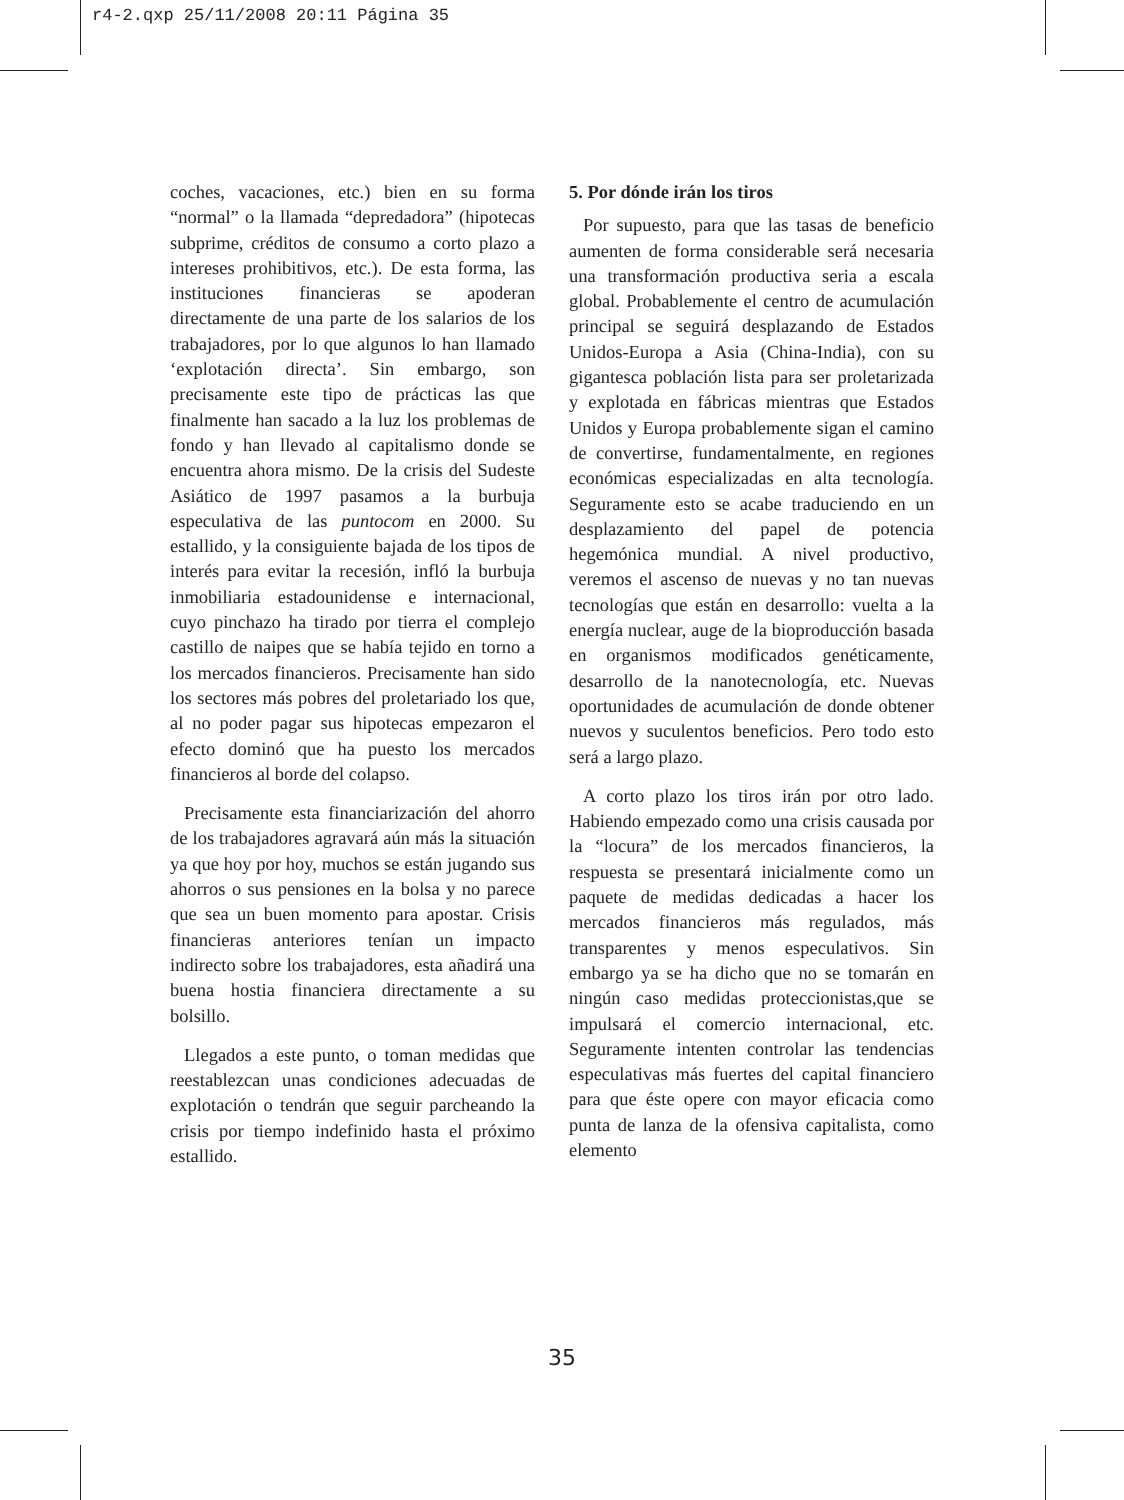r4-2.qxp 25/11/2008 20:11 Página 35
coches, vacaciones, etc.) bien en su forma “normal” o la llamada “depredadora” (hipotecas subprime, créditos de consumo a corto plazo a intereses prohibitivos, etc.). De esta forma, las instituciones financieras se apoderan directamente de una parte de los salarios de los trabajadores, por lo que algunos lo han llamado ‘explotación directa’. Sin embargo, son precisamente este tipo de prácticas las que finalmente han sacado a la luz los problemas de fondo y han llevado al capitalismo donde se encuentra ahora mismo. De la crisis del Sudeste Asiático de 1997 pasamos a la burbuja especulativa de las puntocom en 2000. Su estallido, y la consiguiente bajada de los tipos de interés para evitar la recesión, infló la burbuja inmobiliaria estadounidense e internacional, cuyo pinchazo ha tirado por tierra el complejo castillo de naipes que se había tejido en torno a los mercados financieros. Precisamente han sido los sectores más pobres del proletariado los que, al no poder pagar sus hipotecas empezaron el efecto dominó que ha puesto los mercados financieros al borde del colapso.
Precisamente esta financiarización del ahorro de los trabajadores agravará aún más la situación ya que hoy por hoy, muchos se están jugando sus ahorros o sus pensiones en la bolsa y no parece que sea un buen momento para apostar. Crisis financieras anteriores tenían un impacto indirecto sobre los trabajadores, esta añadirá una buena hostia financiera directamente a su bolsillo.
Llegados a este punto, o toman medidas que reestablezcan unas condiciones adecuadas de explotación o tendrán que seguir parcheando la crisis por tiempo indefinido hasta el próximo estallido.
5. Por dónde irán los tiros
Por supuesto, para que las tasas de beneficio aumenten de forma considerable será necesaria una transformación productiva seria a escala global. Probablemente el centro de acumulación principal se seguirá desplazando de Estados Unidos-Europa a Asia (China-India), con su gigantesca población lista para ser proletarizada y explotada en fábricas mientras que Estados Unidos y Europa probablemente sigan el camino de convertirse, fundamentalmente, en regiones económicas especializadas en alta tecnología. Seguramente esto se acabe traduciendo en un desplazamiento del papel de potencia hegemónica mundial. A nivel productivo, veremos el ascenso de nuevas y no tan nuevas tecnologías que están en desarrollo: vuelta a la energía nuclear, auge de la bioproducción basada en organismos modificados genéticamente, desarrollo de la nanotecnología, etc. Nuevas oportunidades de acumulación de donde obtener nuevos y suculentos beneficios. Pero todo esto será a largo plazo.
A corto plazo los tiros irán por otro lado. Habiendo empezado como una crisis causada por la “locura” de los mercados financieros, la respuesta se presentará inicialmente como un paquete de medidas dedicadas a hacer los mercados financieros más regulados, más transparentes y menos especulativos. Sin embargo ya se ha dicho que no se tomarán en ningún caso medidas proteccionistas,que se impulsará el comercio internacional, etc. Seguramente intenten controlar las tendencias especulativas más fuertes del capital financiero para que éste opere con mayor eficacia como punta de lanza de la ofensiva capitalista, como elemento
35